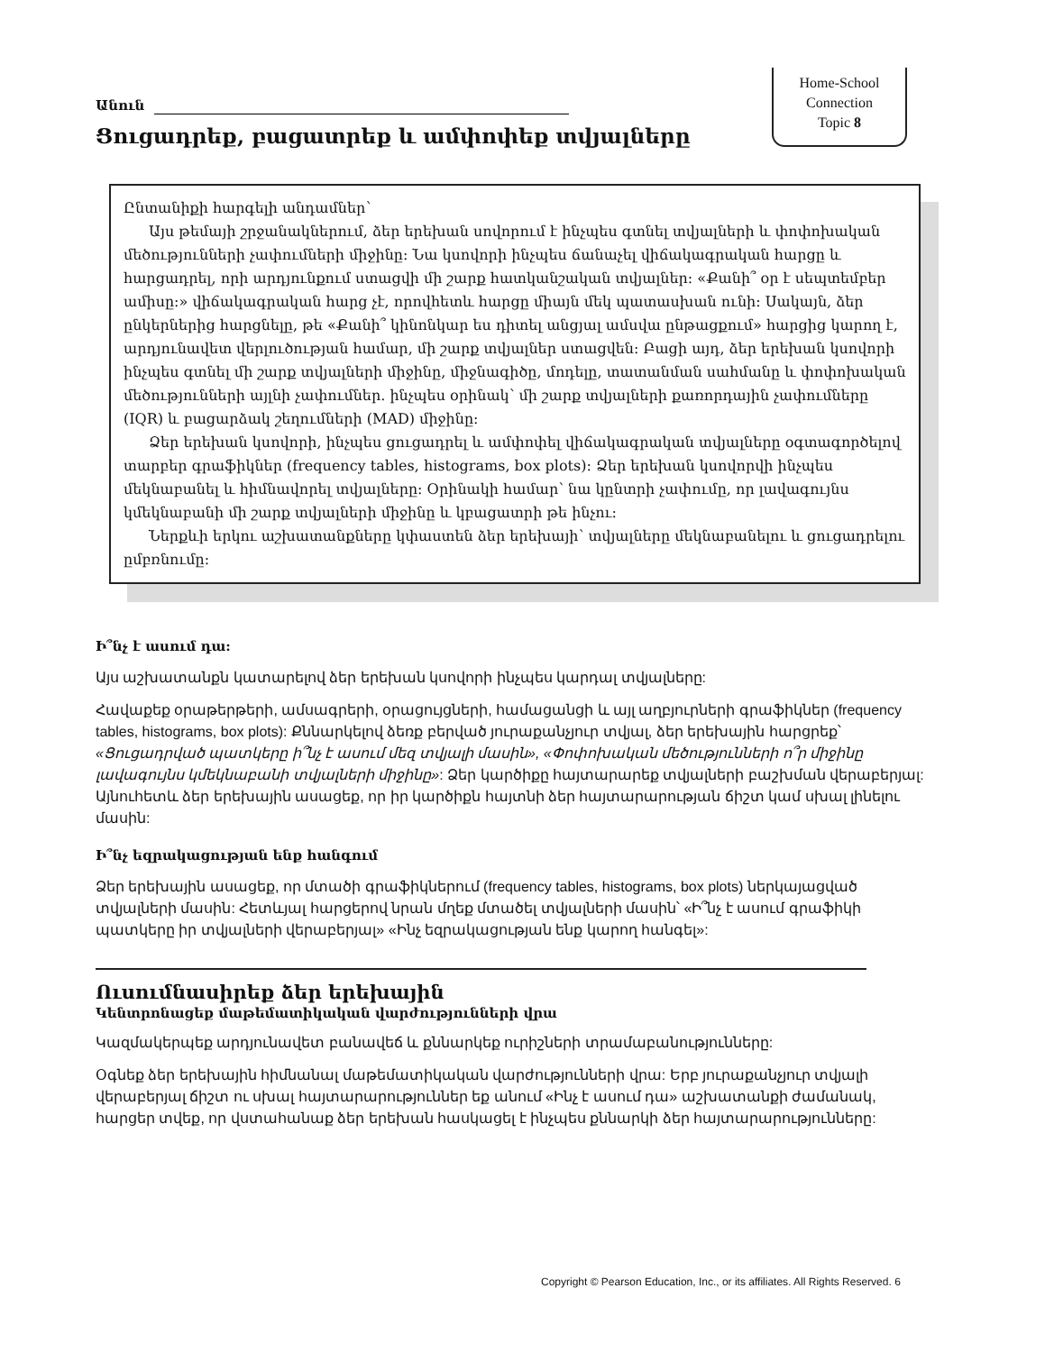Home-School
Connection
Topic 8
Անուն
Ցուցադրեք, բացատրեք և ամփոփեք տվյալները
Ընտանիքի հարգելի անդամներ՝
Այս թեմայի շրջանակներում, ձեր երեխան սովորում է ինչպես գտնել տվյալների և փոփոխական մեծությունների չափումների միջինը: Նա կսովորի ինչպես ճանաչել վիճակագրական հարցը և հարցադրել, որի արդյունքում ստացվի մի շարք հատկանշական տվյալներ: «Քանի՞ օր է սեպտեմբեր ամիսը:» վիճակագրական հարց չէ, որովհետև հարցը միայն մեկ պատասխան ունի: Սակայն, ձեր ընկերներից հարցնելը, թե «Քանի՞ կինոնկար ես դիտել անցյալ ամսվա ընթացքում» հարցից կարող է, արդյունավետ վերլուծության համար, մի շարք տվյալներ ստացվեն: Բացի այդ, ձեր երեխան կսովորի ինչպես գտնել մի շարք տվյալների միջինը, միջնագիծը, մոդելը, տատանման սահմանը և փոփոխական մեծությունների այլնի չափումներ. ինչպես օրինակ՝ մի շարք տվյալների քառորդային չափումները (IQR) և բացարձակ շեղումների (MAD) միջինը:
Ձեր երեխան կսովորի, ինչպես ցուցադրել և ամփոփել վիճակագրական տվյալները օգտագործելով տարբեր գրաֆիկներ (frequency tables, histograms, box plots): Ձեր երեխան կսովորվի ինչպես մեկնաբանել և հիմնավորել տվյալները: Օրինակի համար՝ նա կընտրի չափումը, որ լավագույնս կմեկնաբանի մի շարք տվյալների միջինը և կբացատրի թե ինչու:
Ներքևի երկու աշխատանքները կփաստեն ձեր երեխայի՝ տվյալները մեկնաբանելու և ցուցադրելու ըմբռնումը:
Ի՞նչ է ասում դա:
Այս աշխատանքն կատարելով ձեր երեխան կսովորի ինչպես կարդալ տվյալները:
Հավաքեք օրաթերթերի, ամսագրերի, օրացույցների, համացանցի և այլ աղբյուրների գրաֆիկներ (frequency tables, histograms, box plots): Քննարկելով ձեռք բերված յուրաքանչյուր տվյալ, ձեր երեխային հարցրեք՝ «Ցուցադրված պատկերը ի՞նչ է ասում մեզ տվյալի մասին», «Փոփոխական մեծությունների ո՞ր միջինը լավագույնս կմեկնաբանի տվյալների միջինը»: Ձեր կարծիքը հայտարարեք տվյալների բաշխման վերաբերյալ: Այնուհետև ձեր երեխային ասացեք, որ իր կարծիքն հայտնի ձեր հայտարարության ճիշտ կամ սխալ լինելու մասին:
Ի՞նչ եզրակացության ենք հանգում
Ձեր երեխային ասացեք, որ մտածի գրաֆիկներում (frequency tables, histograms, box plots) ներկայացված տվյալների մասին: Հետևյալ հարցերով նրան մղեք մտածել տվյալների մասին՝ «Ի՞նչ է ասում գրաֆիկի պատկերը իր տվյալների վերաբերյալ» «Ինչ եզրակացության ենք կարող հանգել»:
Ուսումնասիրեք ձեր երեխային
Կենտրոնացեք մաթեմատիկական վարժությունների վրա
Կազմակերպեք արդյունավետ բանավեճ և քննարկեք ուրիշների տրամաբանությունները:
Օգնեք ձեր երեխային հիմնանալ մաթեմատիկական վարժությունների վրա: Երբ յուրաքանչյուր տվյալի վերաբերյալ ճիշտ ու սխալ հայտարարություններ եք անում «Ինչ է ասում դա» աշխատանքի ժամանակ, հարցեր տվեք, որ վստահանաք ձեր երեխան հասկացել է ինչպես քննարկի ձեր հայտարարությունները:
Copyright © Pearson Education, Inc., or its affiliates. All Rights Reserved. 6